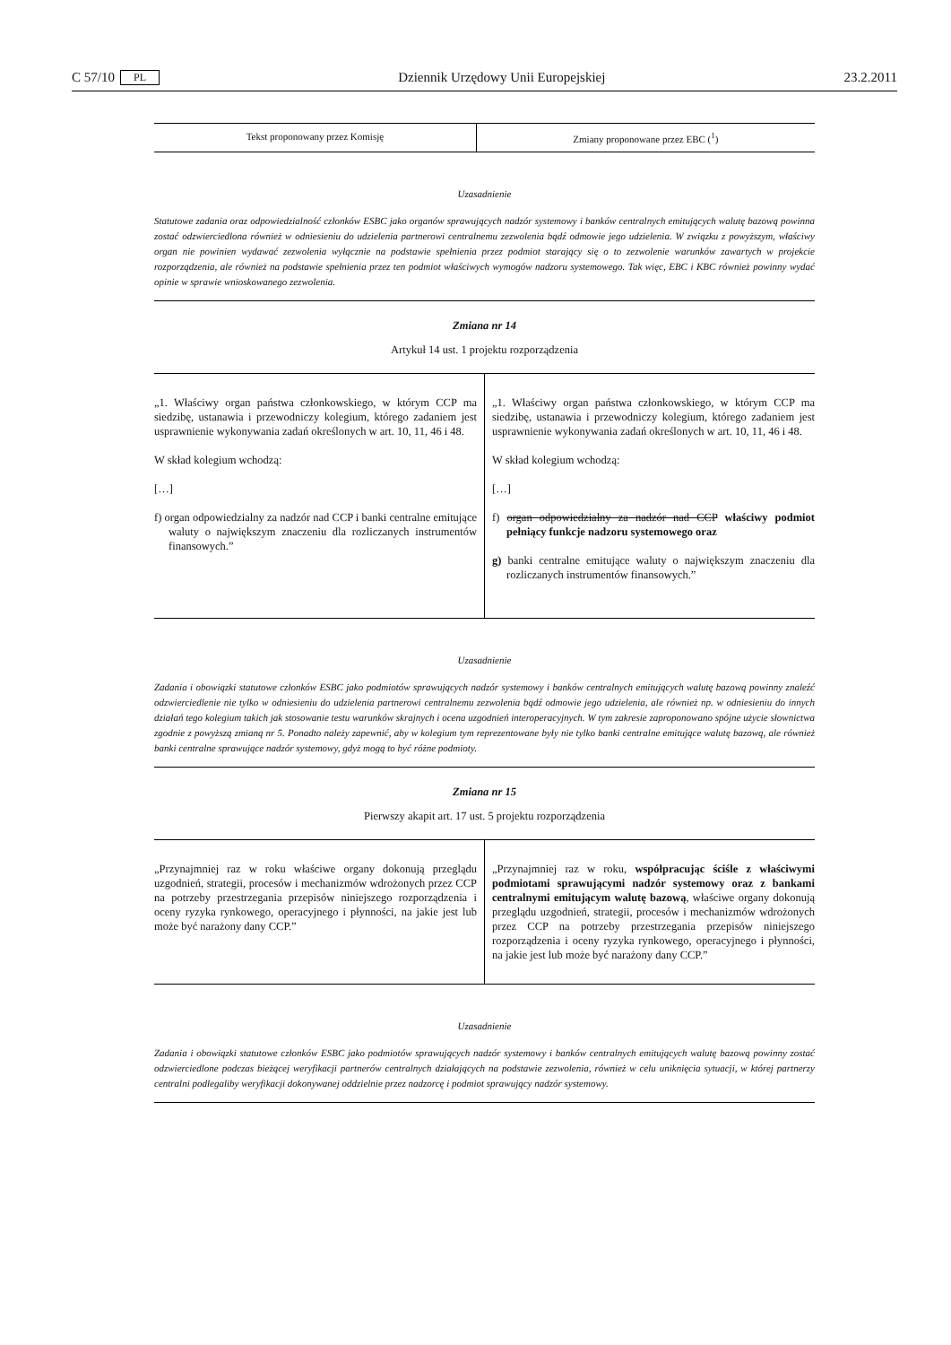C 57/10 PL Dziennik Urzędowy Unii Europejskiej 23.2.2011
| Tekst proponowany przez Komisję | Zmiany proponowane przez EBC (<sup>1</sup>) |
| --- | --- |
Uzasadnienie
Statutowe zadania oraz odpowiedzialność członków ESBC jako organów sprawujących nadzór systemowy i banków centralnych emitujących walutę bazową powinna zostać odzwierciedlona również w odniesieniu do udzielenia partnerowi centralnemu zezwolenia bądź odmowie jego udzielenia. W związku z powyższym, właściwy organ nie powinien wydawać zezwolenia wyłącznie na podstawie spełnienia przez podmiot starający się o to zezwolenie warunków zawartych w projekcie rozporządzenia, ale również na podstawie spełnienia przez ten podmiot właściwych wymogów nadzoru systemowego. Tak więc, EBC i KBC również powinny wydać opinie w sprawie wnioskowanego zezwolenia.
Zmiana nr 14
Artykuł 14 ust. 1 projektu rozporządzenia
| „1. Właściwy organ państwa członkowskiego, w którym CCP ma siedzibę, ustanawia i przewodniczy kolegium, którego zadaniem jest usprawnienie wykonywania zadań określonych w art. 10, 11, 46 i 48. W skład kolegium wchodzą: […] f) organ odpowiedzialny za nadzór nad CCP i banki centralne emitujące waluty o największym znaczeniu dla rozliczanych instrumentów finansowych.” | „1. Właściwy organ państwa członkowskiego, w którym CCP ma siedzibę, ustanawia i przewodniczy kolegium, którego zadaniem jest usprawnienie wykonywania zadań określonych w art. 10, 11, 46 i 48. W skład kolegium wchodzą: […] f) organ odpowiedzialny za nadzór nad CCP właściwy podmiot pełniący funkcje nadzoru systemowego oraz g) banki centralne emitujące waluty o największym znaczeniu dla rozliczanych instrumentów finansowych.” |
Uzasadnienie
Zadania i obowiązki statutowe członków ESBC jako podmiotów sprawujących nadzór systemowy i banków centralnych emitujących walutę bazową powinny znaleźć odzwierciedlenie nie tylko w odniesieniu do udzielenia partnerowi centralnemu zezwolenia bądź odmowie jego udzielenia, ale również np. w odniesieniu do innych działań tego kolegium takich jak stosowanie testu warunków skrajnych i ocena uzgodnień interoperacyjnych. W tym zakresie zaproponowano spójne użycie słownictwa zgodnie z powyższą zmianą nr 5. Ponadto należy zapewnić, aby w kolegium tym reprezentowane były nie tylko banki centralne emitujące walutę bazową, ale również banki centralne sprawujące nadzór systemowy, gdyż mogą to być różne podmioty.
Zmiana nr 15
Pierwszy akapit art. 17 ust. 5 projektu rozporządzenia
| „Przynajmniej raz w roku właściwe organy dokonują przeglądu uzgodnień, strategii, procesów i mechanizmów wdrożonych przez CCP na potrzeby przestrzegania przepisów niniejszego rozporządzenia i oceny ryzyka rynkowego, operacyjnego i płynności, na jakie jest lub może być narażony dany CCP.” | „Przynajmniej raz w roku, współpracując ściśle z właściwymi podmiotami sprawującymi nadzór systemowy oraz z bankami centralnymi emitującym walutę bazową , właściwe organy dokonują przeglądu uzgodnień, strategii, procesów i mechanizmów wdrożonych przez CCP na potrzeby przestrzegania przepisów niniejszego rozporządzenia i oceny ryzyka rynkowego, operacyjnego i płynności, na jakie jest lub może być narażony dany CCP.” |
Uzasadnienie
Zadania i obowiązki statutowe członków ESBC jako podmiotów sprawujących nadzór systemowy i banków centralnych emitujących walutę bazową powinny zostać odzwierciedlone podczas bieżącej weryfikacji partnerów centralnych działających na podstawie zezwolenia, również w celu uniknięcia sytuacji, w której partnerzy centralni podlegaliby weryfikacji dokonywanej oddzielnie przez nadzorcę i podmiot sprawujący nadzór systemowy.